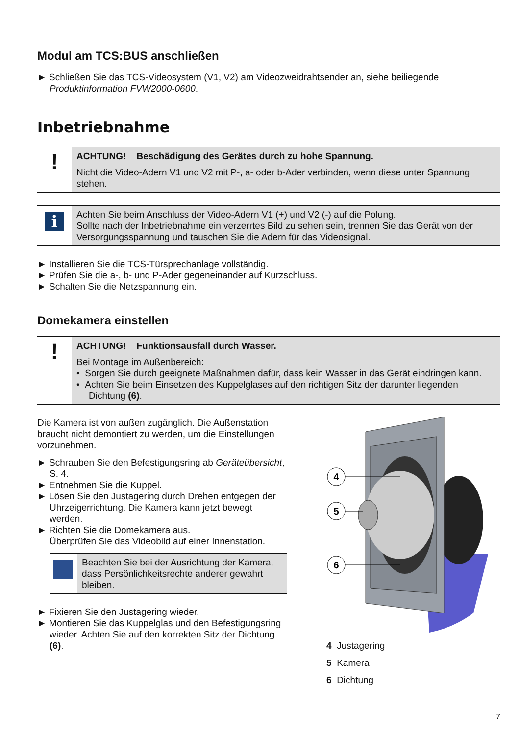Modul am TCS:BUS anschließen
► Schließen Sie das TCS-Videosystem (V1, V2) am Videozweidrahtsender an, siehe beiliegende Produktinformation FVW2000-0600.
Inbetriebnahme
!
ACHTUNG! Beschädigung des Gerätes durch zu hohe Spannung.
Nicht die Video-Adern V1 und V2 mit P-, a- oder b-Ader verbinden, wenn diese unter Spannung stehen.
i
Achten Sie beim Anschluss der Video-Adern V1 (+) und V2 (-) auf die Polung.
Sollte nach der Inbetriebnahme ein verzerrtes Bild zu sehen sein, trennen Sie das Gerät von der Versorgungsspannung und tauschen Sie die Adern für das Videosignal.
► Installieren Sie die TCS-Türsprechanlage vollständig.
► Prüfen Sie die a-, b- und P-Ader gegeneinander auf Kurzschluss.
► Schalten Sie die Netzspannung ein.
Domekamera einstellen
!
ACHTUNG! Funktionsausfall durch Wasser.
Bei Montage im Außenbereich:
• Sorgen Sie durch geeignete Maßnahmen dafür, dass kein Wasser in das Gerät eindringen kann.
• Achten Sie beim Einsetzen des Kuppelglases auf den richtigen Sitz der darunter liegenden Dichtung (6).
Die Kamera ist von außen zugänglich. Die Außenstation braucht nicht demontiert zu werden, um die Einstellungen vorzunehmen.
► Schrauben Sie den Befestigungsring ab Geräteübersicht, S. 4.
► Entnehmen Sie die Kuppel.
► Lösen Sie den Justagering durch Drehen entgegen der Uhrzeigerrichtung. Die Kamera kann jetzt bewegt werden.
► Richten Sie die Domekamera aus.
Überprüfen Sie das Videobild auf einer Innenstation.
Beachten Sie bei der Ausrichtung der Kamera, dass Persönlichkeitsrechte anderer gewahrt bleiben.
► Fixieren Sie den Justagering wieder.
► Montieren Sie das Kuppelglas und den Befestigungsring wieder. Achten Sie auf den korrekten Sitz der Dichtung (6).
4
5
6
4 Justagering
5 Kamera
6 Dichtung
7